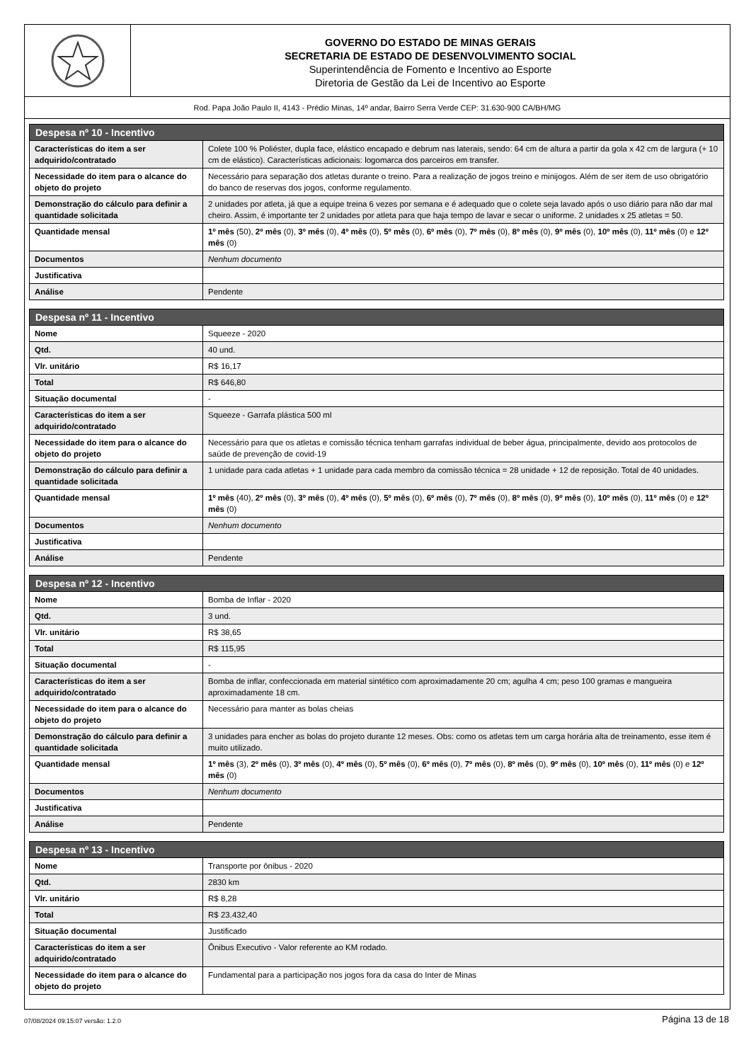GOVERNO DO ESTADO DE MINAS GERAIS
SECRETARIA DE ESTADO DE DESENVOLVIMENTO SOCIAL
Superintendência de Fomento e Incentivo ao Esporte
Diretoria de Gestão da Lei de Incentivo ao Esporte
Rod. Papa João Paulo II, 4143 - Prédio Minas, 14º andar, Bairro Serra Verde CEP: 31.630-900 CA/BH/MG
| Despesa nº 10 - Incentivo | |
| --- | --- |
| Características do item a ser adquirido/contratado | Colete 100 % Poliéster, dupla face, elástico encapado e debrum nas laterais, sendo: 64 cm de altura a partir da gola x 42 cm de largura (+ 10 cm de elástico). Características adicionais: logomarca dos parceiros em transfer. |
| Necessidade do item para o alcance do objeto do projeto | Necessário para separação dos atletas durante o treino. Para a realização de jogos treino e minijogos. Além de ser item de uso obrigatório do banco de reservas dos jogos, conforme regulamento. |
| Demonstração do cálculo para definir a quantidade solicitada | 2 unidades por atleta, já que a equipe treina 6 vezes por semana e é adequado que o colete seja lavado após o uso diário para não dar mal cheiro. Assim, é importante ter 2 unidades por atleta para que haja tempo de lavar e secar o uniforme. 2 unidades x 25 atletas = 50. |
| Quantidade mensal | 1º mês (50), 2º mês (0), 3º mês (0), 4º mês (0), 5º mês (0), 6º mês (0), 7º mês (0), 8º mês (0), 9º mês (0), 10º mês (0), 11º mês (0) e 12º mês (0) |
| Documentos | Nenhum documento |
| Justificativa | |
| Análise | Pendente |
| Despesa nº 11 - Incentivo | |
| --- | --- |
| Nome | Squeeze - 2020 |
| Qtd. | 40 und. |
| Vlr. unitário | R$ 16,17 |
| Total | R$ 646,80 |
| Situação documental | - |
| Características do item a ser adquirido/contratado | Squeeze - Garrafa plástica 500 ml |
| Necessidade do item para o alcance do objeto do projeto | Necessário para que os atletas e comissão técnica tenham garrafas individual de beber água, principalmente, devido aos protocolos de saúde de prevenção de covid-19 |
| Demonstração do cálculo para definir a quantidade solicitada | 1 unidade para cada atletas + 1 unidade para cada membro da comissão técnica = 28 unidade + 12 de reposição. Total de 40 unidades. |
| Quantidade mensal | 1º mês (40), 2º mês (0), 3º mês (0), 4º mês (0), 5º mês (0), 6º mês (0), 7º mês (0), 8º mês (0), 9º mês (0), 10º mês (0), 11º mês (0) e 12º mês (0) |
| Documentos | Nenhum documento |
| Justificativa | |
| Análise | Pendente |
| Despesa nº 12 - Incentivo | |
| --- | --- |
| Nome | Bomba de Inflar - 2020 |
| Qtd. | 3 und. |
| Vlr. unitário | R$ 38,65 |
| Total | R$ 115,95 |
| Situação documental | - |
| Características do item a ser adquirido/contratado | Bomba de inflar, confeccionada em material sintético com aproximadamente 20 cm; agulha 4 cm; peso 100 gramas e mangueira aproximadamente 18 cm. |
| Necessidade do item para o alcance do objeto do projeto | Necessário para manter as bolas cheias |
| Demonstração do cálculo para definir a quantidade solicitada | 3 unidades para encher as bolas do projeto durante 12 meses. Obs: como os atletas tem um carga horária alta de treinamento, esse item é muito utilizado. |
| Quantidade mensal | 1º mês (3), 2º mês (0), 3º mês (0), 4º mês (0), 5º mês (0), 6º mês (0), 7º mês (0), 8º mês (0), 9º mês (0), 10º mês (0), 11º mês (0) e 12º mês (0) |
| Documentos | Nenhum documento |
| Justificativa | |
| Análise | Pendente |
| Despesa nº 13 - Incentivo | |
| --- | --- |
| Nome | Transporte por ônibus - 2020 |
| Qtd. | 2830 km |
| Vlr. unitário | R$ 8,28 |
| Total | R$ 23.432,40 |
| Situação documental | Justificado |
| Características do item a ser adquirido/contratado | Ônibus Executivo - Valor referente ao KM rodado. |
| Necessidade do item para o alcance do objeto do projeto | Fundamental para a participação nos jogos fora da casa do Inter de Minas |
07/08/2024 09:15:07 versão: 1.2.0 Página 13 de 18